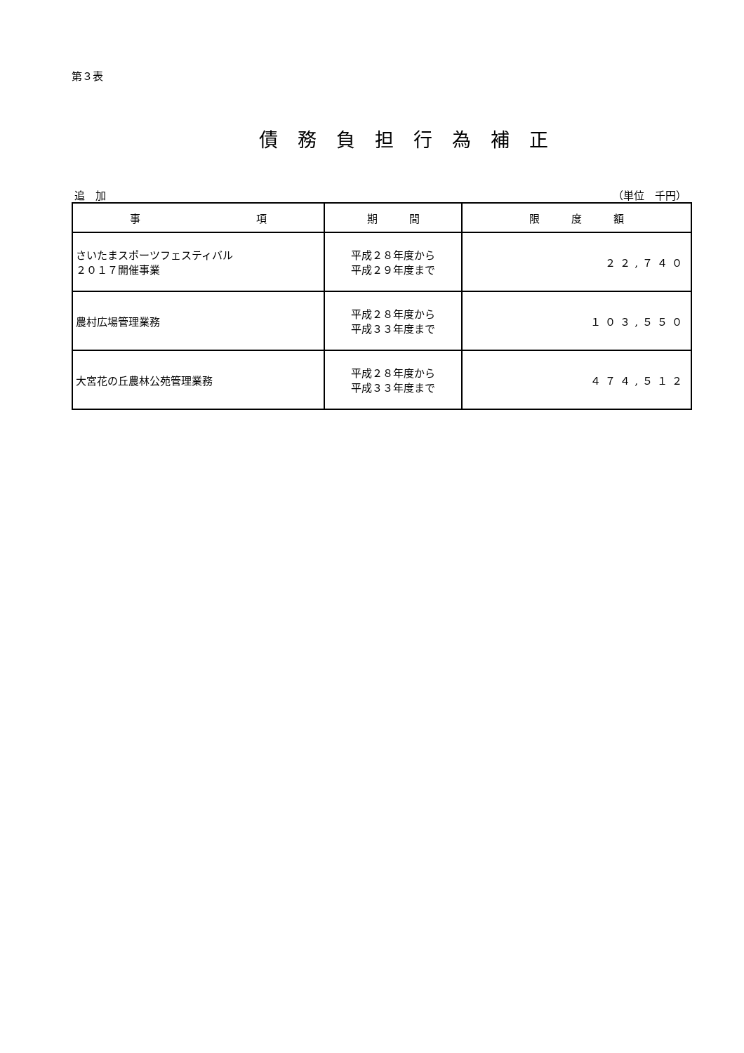第３表
債務負担行為補正
追　加 （単位　千円）
| 事 項 | 期 間 | 限 度 額 |
| --- | --- | --- |
| さいたまスポーツフェスティバル ２０１７開催事業 | 平成２８年度から 平成２９年度まで | ２２,７４０ |
| 農村広場管理業務 | 平成２８年度から 平成３３年度まで | １０３,５５０ |
| 大宮花の丘農林公苑管理業務 | 平成２８年度から 平成３３年度まで | ４７４,５１２ |